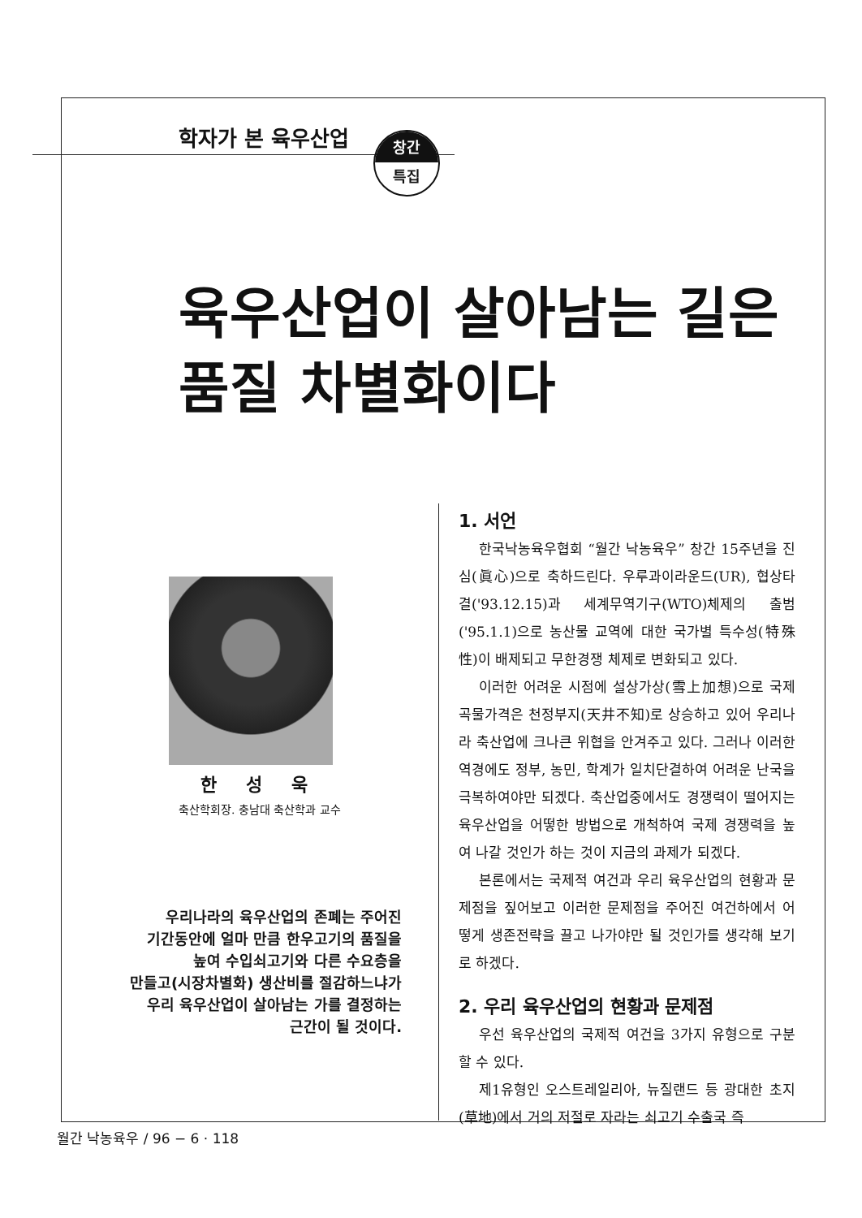학자가 본 육우산업
창간
특집
육우산업이 살아남는 길은
품질 차별화이다
한 성 욱
축산학회장. 충남대 축산학과 교수
우리나라의 육우산업의 존폐는 주어진
기간동안에 얼마 만큼 한우고기의 품질을
높여 수입쇠고기와 다른 수요층을
만들고(시장차별화) 생산비를 절감하느냐가
우리 육우산업이 살아남는 가를 결정하는
근간이 될 것이다.
1. 서언
한국낙농육우협회 “월간 낙농육우” 창간 15주년을 진심(眞心)으로 축하드린다. 우루과이라운드(UR), 협상타결('93.12.15)과 세계무역기구(WTO)체제의 출범('95.1.1)으로 농산물 교역에 대한 국가별 특수성(特殊性)이 배제되고 무한경쟁 체제로 변화되고 있다.
이러한 어려운 시점에 설상가상(雪上加想)으로 국제 곡물가격은 천정부지(天井不知)로 상승하고 있어 우리나라 축산업에 크나큰 위협을 안겨주고 있다. 그러나 이러한 역경에도 정부, 농민, 학계가 일치단결하여 어려운 난국을 극복하여야만 되겠다. 축산업중에서도 경쟁력이 떨어지는 육우산업을 어떻한 방법으로 개척하여 국제 경쟁력을 높여 나갈 것인가 하는 것이 지금의 과제가 되겠다.
본론에서는 국제적 여건과 우리 육우산업의 현황과 문제점을 짚어보고 이러한 문제점을 주어진 여건하에서 어떻게 생존전략을 끌고 나가야만 될 것인가를 생각해 보기로 하겠다.
2. 우리 육우산업의 현황과 문제점
우선 육우산업의 국제적 여건을 3가지 유형으로 구분할 수 있다.
제1유형인 오스트레일리아, 뉴질랜드 등 광대한 초지(草地)에서 거의 저절로 자라는 쇠고기 수출국 즉
월간 낙농육우 / 96 − 6 · 118